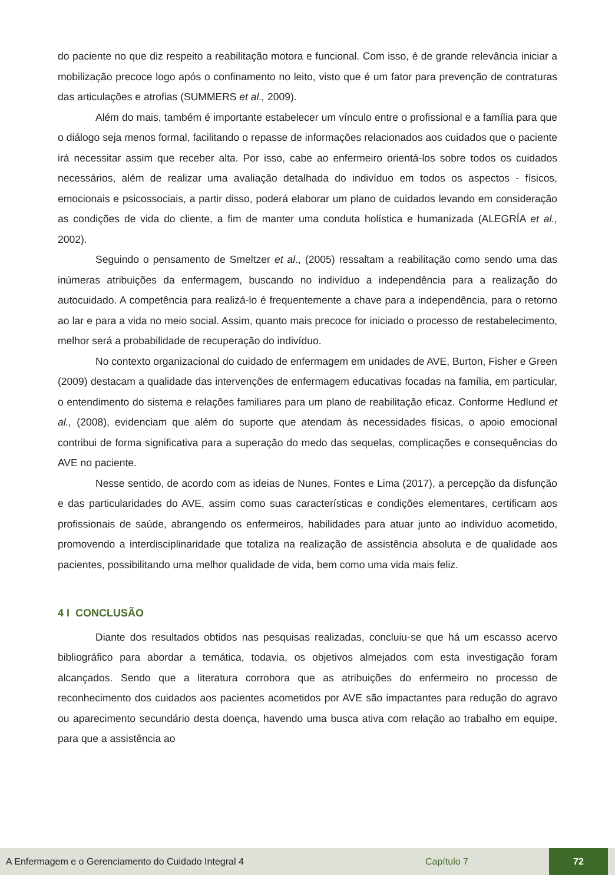do paciente no que diz respeito a reabilitação motora e funcional. Com isso, é de grande relevância iniciar a mobilização precoce logo após o confinamento no leito, visto que é um fator para prevenção de contraturas das articulações e atrofias (SUMMERS et al., 2009).
Além do mais, também é importante estabelecer um vínculo entre o profissional e a família para que o diálogo seja menos formal, facilitando o repasse de informações relacionados aos cuidados que o paciente irá necessitar assim que receber alta. Por isso, cabe ao enfermeiro orientá-los sobre todos os cuidados necessários, além de realizar uma avaliação detalhada do indivíduo em todos os aspectos - físicos, emocionais e psicossociais, a partir disso, poderá elaborar um plano de cuidados levando em consideração as condições de vida do cliente, a fim de manter uma conduta holística e humanizada (ALEGRÍA et al., 2002).
Seguindo o pensamento de Smeltzer et al., (2005) ressaltam a reabilitação como sendo uma das inúmeras atribuições da enfermagem, buscando no indivíduo a independência para a realização do autocuidado. A competência para realizá-lo é frequentemente a chave para a independência, para o retorno ao lar e para a vida no meio social. Assim, quanto mais precoce for iniciado o processo de restabelecimento, melhor será a probabilidade de recuperação do indivíduo.
No contexto organizacional do cuidado de enfermagem em unidades de AVE, Burton, Fisher e Green (2009) destacam a qualidade das intervenções de enfermagem educativas focadas na família, em particular, o entendimento do sistema e relações familiares para um plano de reabilitação eficaz. Conforme Hedlund et al., (2008), evidenciam que além do suporte que atendam às necessidades físicas, o apoio emocional contribui de forma significativa para a superação do medo das sequelas, complicações e consequências do AVE no paciente.
Nesse sentido, de acordo com as ideias de Nunes, Fontes e Lima (2017), a percepção da disfunção e das particularidades do AVE, assim como suas características e condições elementares, certificam aos profissionais de saúde, abrangendo os enfermeiros, habilidades para atuar junto ao indivíduo acometido, promovendo a interdisciplinaridade que totaliza na realização de assistência absoluta e de qualidade aos pacientes, possibilitando uma melhor qualidade de vida, bem como uma vida mais feliz.
4 I CONCLUSÃO
Diante dos resultados obtidos nas pesquisas realizadas, concluiu-se que há um escasso acervo bibliográfico para abordar a temática, todavia, os objetivos almejados com esta investigação foram alcançados. Sendo que a literatura corrobora que as atribuições do enfermeiro no processo de reconhecimento dos cuidados aos pacientes acometidos por AVE são impactantes para redução do agravo ou aparecimento secundário desta doença, havendo uma busca ativa com relação ao trabalho em equipe, para que a assistência ao
A Enfermagem e o Gerenciamento do Cuidado Integral 4 Capítulo 7 72